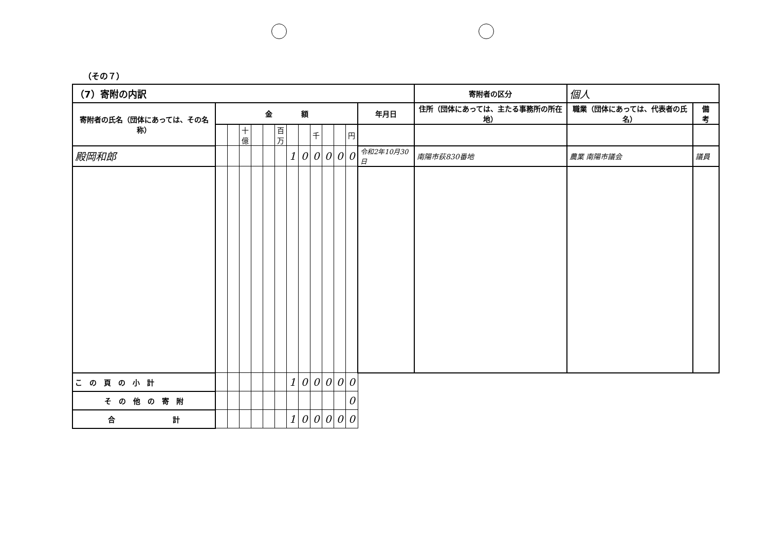（その７）
| （7）寄附の内訳 | | | | | | | | | | | | | | 寄附者の区分 | 個人 | |
| 寄附者の氏名（団体にあっては、その名称） | 金 額 | | | | | | | | | | | | 年月日 | 住所（団体にあっては、主たる事務所の所在地） | 職業（団体にあっては、代表者の氏名） | 備 考 |
| | | | 十億 | | | 百万 | | | 千 | | | 円 | | | | |
| 殿岡和郎 | | | | | | | 1 | 0 | 0 | 0 | 0 | 0 | 令和2年10月30日 | 南陽市荻830番地 | 農業 南陽市議会 | 議員 |
| こ の 頁 の 小 計 | | | | | | | 1 | 0 | 0 | 0 | 0 | 0 | | | | |
| そ の 他 の 寄 附 | | | | | | | | | | | | 0 | | | | |
| 合 計 | | | | | | | 1 | 0 | 0 | 0 | 0 | 0 | | | | |